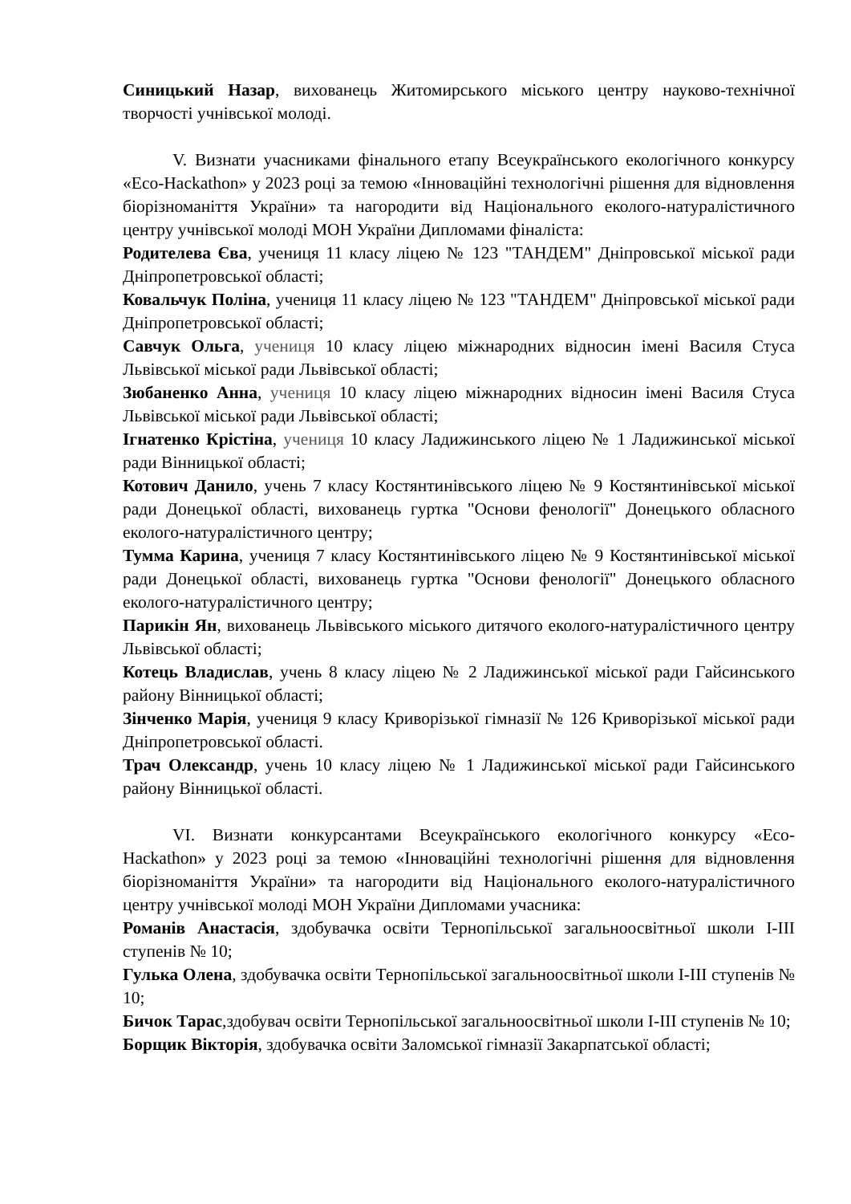Синицький Назар, вихованець Житомирського міського центру науково-технічної творчості учнівської молоді.
V. Визнати учасниками фінального етапу Всеукраїнського екологічного конкурсу «Eco-Hackathon» у 2023 році за темою «Інноваційні технологічні рішення для відновлення біорізноманіття України» та нагородити від Національного еколого-натуралістичного центру учнівської молоді МОН України Дипломами фіналіста:
Родителева Єва, учениця 11 класу ліцею № 123 "ТАНДЕМ" Дніпровської міської ради Дніпропетровської області;
Ковальчук Поліна, учениця 11 класу ліцею № 123 "ТАНДЕМ" Дніпровської міської ради Дніпропетровської області;
Савчук Ольга, учениця 10 класу ліцею міжнародних відносин імені Василя Стуса Львівської міської ради Львівської області;
Зюбаненко Анна, учениця 10 класу ліцею міжнародних відносин імені Василя Стуса Львівської міської ради Львівської області;
Ігнатенко Крістіна, учениця 10 класу Ладижинського ліцею № 1 Ладижинської міської ради Вінницької області;
Котович Данило, учень 7 класу Костянтинівського ліцею № 9 Костянтинівської міської ради Донецької області, вихованець гуртка "Основи фенології" Донецького обласного еколого-натуралістичного центру;
Тумма Карина, учениця 7 класу Костянтинівського ліцею № 9 Костянтинівської міської ради Донецької області, вихованець гуртка "Основи фенології" Донецького обласного еколого-натуралістичного центру;
Парикін Ян, вихованець Львівського міського дитячого еколого-натуралістичного центру Львівської області;
Котець Владислав, учень 8 класу ліцею № 2 Ладижинської міської ради Гайсинського району Вінницької області;
Зінченко Марія, учениця 9 класу Криворізької гімназії № 126 Криворізької міської ради Дніпропетровської області.
Трач Олександр, учень 10 класу ліцею № 1 Ладижинської міської ради Гайсинського району Вінницької області.
VI. Визнати конкурсантами Всеукраїнського екологічного конкурсу «Eco-Hackathon» у 2023 році за темою «Інноваційні технологічні рішення для відновлення біорізноманіття України» та нагородити від Національного еколого-натуралістичного центру учнівської молоді МОН України Дипломами учасника:
Романів Анастасія, здобувачка освіти Тернопільської загальноосвітньої школи І-ІІІ ступенів № 10;
Гулька Олена, здобувачка освіти Тернопільської загальноосвітньої школи І-ІІІ ступенів № 10;
Бичок Тарас,здобувач освіти Тернопільської загальноосвітньої школи І-ІІІ ступенів № 10;
Борщик Вікторія, здобувачка освіти Заломської гімназії Закарпатської області;